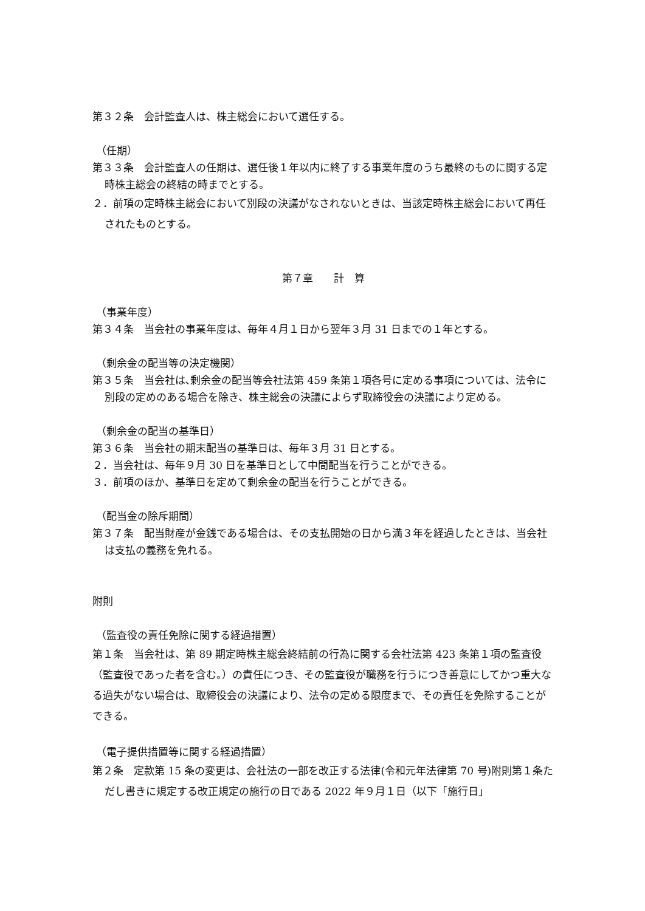第３２条　会計監査人は、株主総会において選任する。
（任期）
第３３条　会計監査人の任期は、選任後１年以内に終了する事業年度のうち最終のものに関する定時株主総会の終結の時までとする。
２．前項の定時株主総会において別段の決議がなされないときは、当該定時株主総会において再任されたものとする。
第７章　　計　算
（事業年度）
第３４条　当会社の事業年度は、毎年４月１日から翌年３月 31 日までの１年とする。
（剰余金の配当等の決定機関）
第３５条　当会社は､剰余金の配当等会社法第 459 条第１項各号に定める事項については、法令に別段の定めのある場合を除き、株主総会の決議によらず取締役会の決議により定める。
（剰余金の配当の基準日）
第３６条　当会社の期末配当の基準日は、毎年３月 31 日とする。
２．当会社は、毎年９月 30 日を基準日として中間配当を行うことができる。
３．前項のほか、基準日を定めて剰余金の配当を行うことができる。
（配当金の除斥期間）
第３７条　配当財産が金銭である場合は、その支払開始の日から満３年を経過したときは、当会社は支払の義務を免れる。
附則
（監査役の責任免除に関する経過措置）
第１条　当会社は、第 89 期定時株主総会終結前の行為に関する会社法第 423 条第１項の監査役（監査役であった者を含む。）の責任につき、その監査役が職務を行うにつき善意にしてかつ重大なる過失がない場合は、取締役会の決議により、法令の定める限度まで、その責任を免除することができる。
（電子提供措置等に関する経過措置）
第２条　定款第 15 条の変更は、会社法の一部を改正する法律(令和元年法律第 70 号)附則第１条ただし書きに規定する改正規定の施行の日である 2022 年９月１日（以下「施行日」